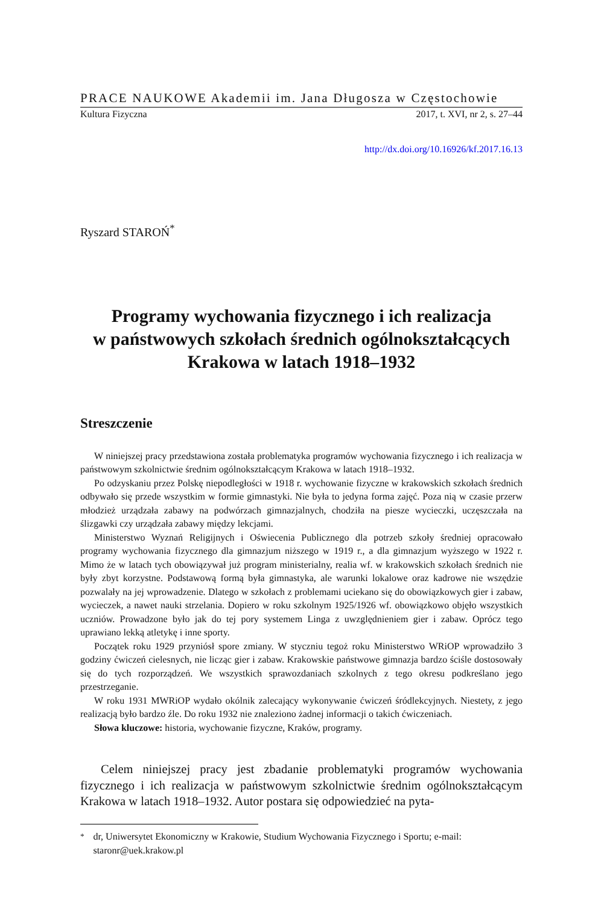PRACE NAUKOWE Akademii im. Jana Długosza w Częstochowie
Kultura Fizyczna 2017, t. XVI, nr 2, s. 27–44
http://dx.doi.org/10.16926/kf.2017.16.13
Ryszard STAROŃ<sup>*</sup>
Programy wychowania fizycznego i ich realizacja
w państwowych szkołach średnich ogólnokształcących
Krakowa w latach 1918–1932
Streszczenie
W niniejszej pracy przedstawiona została problematyka programów wychowania fizycznego i ich realizacja w państwowym szkolnictwie średnim ogólnokształcącym Krakowa w latach 1918–1932.
Po odzyskaniu przez Polskę niepodległości w 1918 r. wychowanie fizyczne w krakowskich szkołach średnich odbywało się przede wszystkim w formie gimnastyki. Nie była to jedyna forma zajęć. Poza nią w czasie przerw młodzież urządzała zabawy na podwórzach gimnazjalnych, chodziła na piesze wycieczki, uczęszczała na ślizgawki czy urządzała zabawy między lekcjami.
Ministerstwo Wyznań Religijnych i Oświecenia Publicznego dla potrzeb szkoły średniej opracowało programy wychowania fizycznego dla gimnazjum niższego w 1919 r., a dla gimnazjum wyższego w 1922 r. Mimo że w latach tych obowiązywał już program ministerialny, realia wf. w krakowskich szkołach średnich nie były zbyt korzystne. Podstawową formą była gimnastyka, ale warunki lokalowe oraz kadrowe nie wszędzie pozwalały na jej wprowadzenie. Dlatego w szkołach z problemami uciekano się do obowiązkowych gier i zabaw, wycieczek, a nawet nauki strzelania. Dopiero w roku szkolnym 1925/1926 wf. obowiązkowo objęło wszystkich uczniów. Prowadzone było jak do tej pory systemem Linga z uwzględnieniem gier i zabaw. Oprócz tego uprawiano lekką atletykę i inne sporty.
Początek roku 1929 przyniósł spore zmiany. W styczniu tegoż roku Ministerstwo WRiOP wprowadziło 3 godziny ćwiczeń cielesnych, nie licząc gier i zabaw. Krakowskie państwowe gimnazja bardzo ściśle dostosowały się do tych rozporządzeń. We wszystkich sprawozdaniach szkolnych z tego okresu podkreślano jego przestrzeganie.
W roku 1931 MWRiOP wydało okólnik zalecający wykonywanie ćwiczeń śródlekcyjnych. Niestety, z jego realizacją było bardzo źle. Do roku 1932 nie znaleziono żadnej informacji o takich ćwiczeniach.
Słowa kluczowe: historia, wychowanie fizyczne, Kraków, programy.
Celem niniejszej pracy jest zbadanie problematyki programów wychowania fizycznego i ich realizacja w państwowym szkolnictwie średnim ogólnokształcącym Krakowa w latach 1918–1932. Autor postara się odpowiedzieć na pyta-
<sup>*</sup> dr, Uniwersytet Ekonomiczny w Krakowie, Studium Wychowania Fizycznego i Sportu; e-mail: staronr@uek.krakow.pl